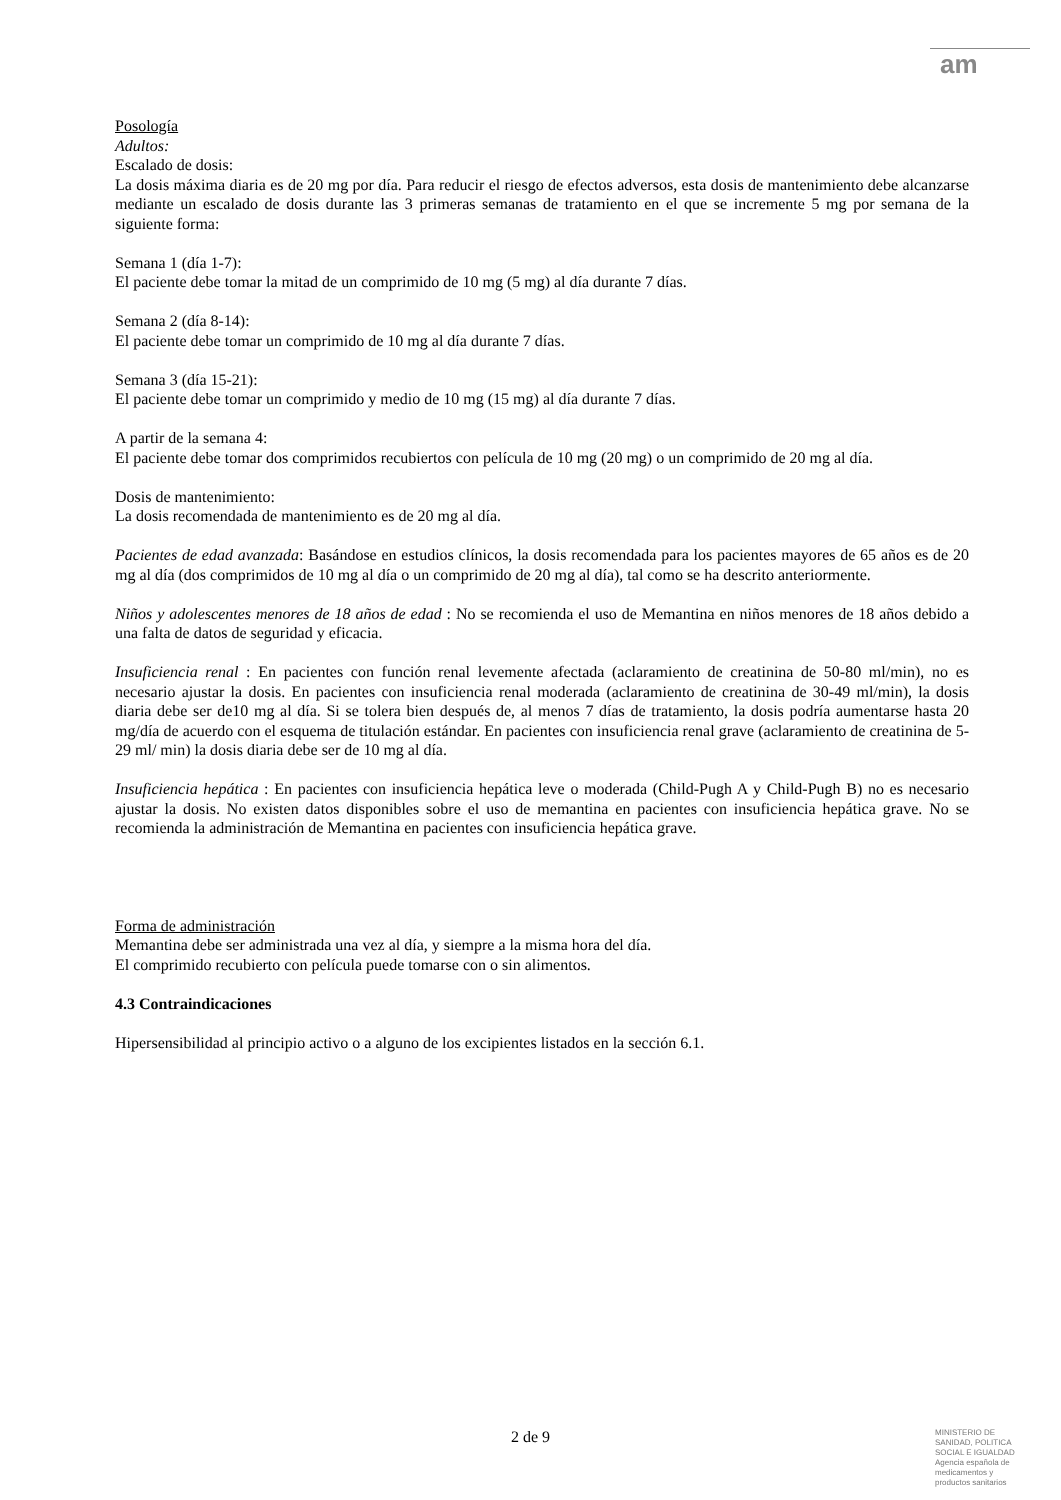am
Posología
Adultos:
Escalado de dosis:
La dosis máxima diaria es de 20 mg por día. Para reducir el riesgo de efectos adversos, esta dosis de mantenimiento debe alcanzarse mediante un escalado de dosis durante las 3 primeras semanas de tratamiento en el que se incremente 5 mg por semana de la siguiente forma:
Semana 1 (día 1-7):
El paciente debe tomar la mitad de un comprimido de 10 mg (5 mg) al día durante 7 días.
Semana 2 (día 8-14):
El paciente debe tomar un comprimido de 10 mg al día durante 7 días.
Semana 3 (día 15-21):
El paciente debe tomar un comprimido y medio de 10 mg (15 mg) al día durante 7 días.
A partir de la semana 4:
El paciente debe tomar dos comprimidos recubiertos con película de 10 mg (20 mg) o un comprimido de 20 mg al día.
Dosis de mantenimiento:
La dosis recomendada de mantenimiento es de 20 mg al día.
Pacientes de edad avanzada: Basándose en estudios clínicos, la dosis recomendada para los pacientes mayores de 65 años es de 20 mg al día (dos comprimidos de 10 mg al día o un comprimido de 20 mg al día), tal como se ha descrito anteriormente.
Niños y adolescentes menores de 18 años de edad : No se recomienda el uso de Memantina en niños menores de 18 años debido a una falta de datos de seguridad y eficacia.
Insuficiencia renal : En pacientes con función renal levemente afectada (aclaramiento de creatinina de 50-80 ml/min), no es necesario ajustar la dosis. En pacientes con insuficiencia renal moderada (aclaramiento de creatinina de 30-49 ml/min), la dosis diaria debe ser de10 mg al día. Si se tolera bien después de, al menos 7 días de tratamiento, la dosis podría aumentarse hasta 20 mg/día de acuerdo con el esquema de titulación estándar. En pacientes con insuficiencia renal grave (aclaramiento de creatinina de 5-29 ml/ min) la dosis diaria debe ser de 10 mg al día.
Insuficiencia hepática : En pacientes con insuficiencia hepática leve o moderada (Child-Pugh A y Child-Pugh B) no es necesario ajustar la dosis. No existen datos disponibles sobre el uso de memantina en pacientes con insuficiencia hepática grave. No se recomienda la administración de Memantina en pacientes con insuficiencia hepática grave.
Forma de administración
Memantina debe ser administrada una vez al día, y siempre a la misma hora del día.
El comprimido recubierto con película puede tomarse con o sin alimentos.
4.3 Contraindicaciones
Hipersensibilidad al principio activo o a alguno de los excipientes listados en la sección 6.1.
2 de 9
MINISTERIO DE
SANIDAD, POLITICA
SOCIAL E IGUALDAD
Agencia española de
medicamentos y
productos sanitarios